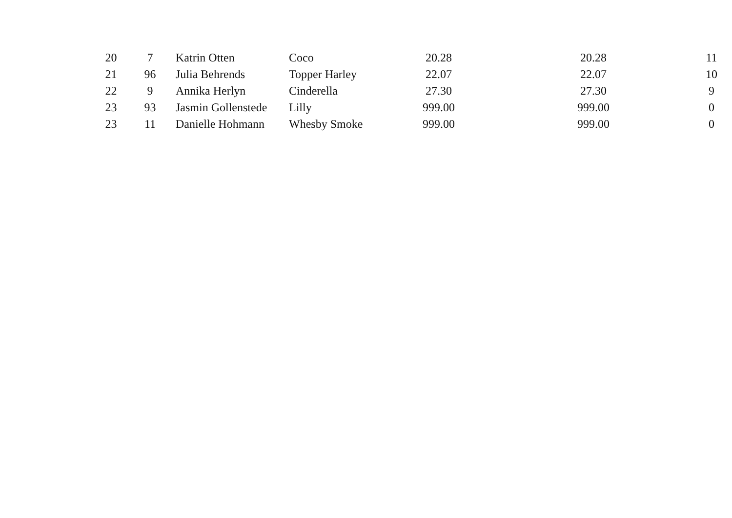| 20 | 7 | Katrin Otten | Coco | 20.28 | 20.28 | 11 |
| 21 | 96 | Julia Behrends | Topper Harley | 22.07 | 22.07 | 10 |
| 22 | 9 | Annika Herlyn | Cinderella | 27.30 | 27.30 | 9 |
| 23 | 93 | Jasmin Gollenstede | Lilly | 999.00 | 999.00 | 0 |
| 23 | 11 | Danielle Hohmann | Whesby Smoke | 999.00 | 999.00 | 0 |